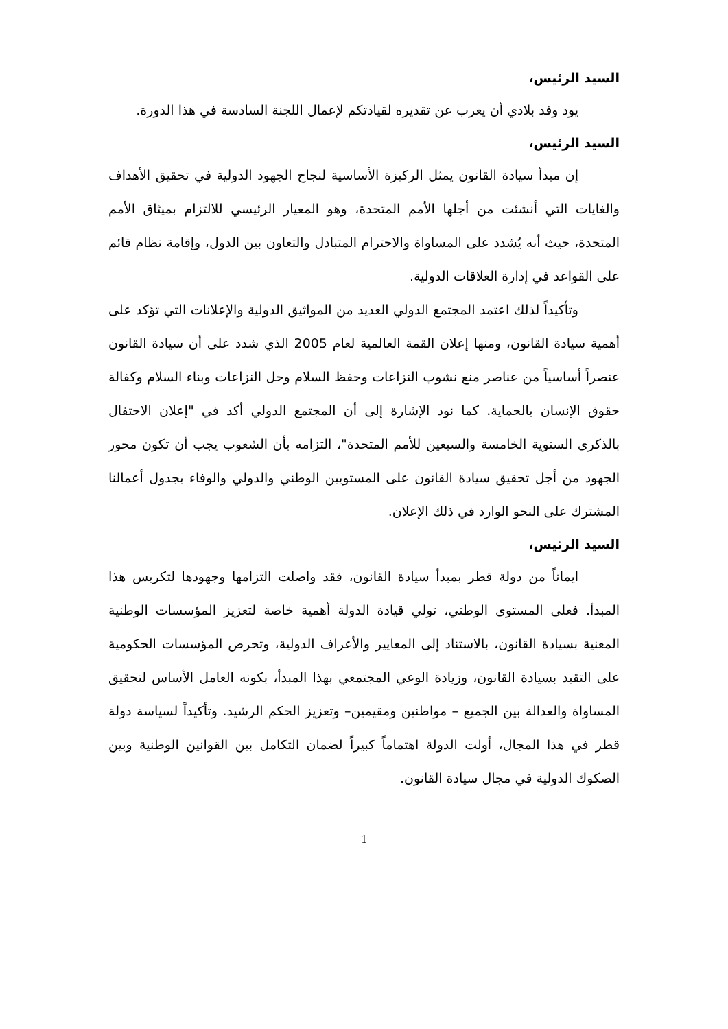السيد الرئيس،
يود وفد بلادي أن يعرب عن تقديره لقيادتكم لإعمال اللجنة السادسة في هذا الدورة.
السيد الرئيس،
إن مبدأ سيادة القانون يمثل الركيزة الأساسية لنجاح الجهود الدولية في تحقيق الأهداف والغايات التي أنشئت من أجلها الأمم المتحدة، وهو المعيار الرئيسي للالتزام بميثاق الأمم المتحدة، حيث أنه يُشدد على المساواة والاحترام المتبادل والتعاون بين الدول، وإقامة نظام قائم على القواعد في إدارة العلاقات الدولية.
وتأكيداً لذلك اعتمد المجتمع الدولي العديد من المواثيق الدولية والإعلانات التي تؤكد على أهمية سيادة القانون، ومنها إعلان القمة العالمية لعام 2005 الذي شدد على أن سيادة القانون عنصراً أساسياً من عناصر منع نشوب النزاعات وحفظ السلام وحل النزاعات وبناء السلام وكفالة حقوق الإنسان بالحماية. كما نود الإشارة إلى أن المجتمع الدولي أكد في "إعلان الاحتفال بالذكرى السنوية الخامسة والسبعين للأمم المتحدة"، التزامه بأن الشعوب يجب أن تكون محور الجهود من أجل تحقيق سيادة القانون على المستويين الوطني والدولي والوفاء بجدول أعمالنا المشترك على النحو الوارد في ذلك الإعلان.
السيد الرئيس،
ايماناً من دولة قطر بمبدأ سيادة القانون، فقد واصلت التزامها وجهودها لتكريس هذا المبدأ. فعلى المستوى الوطني، تولي قيادة الدولة أهمية خاصة لتعزيز المؤسسات الوطنية المعنية بسيادة القانون، بالاستناد إلى المعايير والأعراف الدولية، وتحرص المؤسسات الحكومية على التقيد بسيادة القانون، وزيادة الوعي المجتمعي بهذا المبدأ، بكونه العامل الأساس لتحقيق المساواة والعدالة بين الجميع – مواطنين ومقيمين– وتعزيز الحكم الرشيد. وتأكيداً لسياسة دولة قطر في هذا المجال، أولت الدولة اهتماماً كبيراً لضمان التكامل بين القوانين الوطنية وبين الصكوك الدولية في مجال سيادة القانون.
1